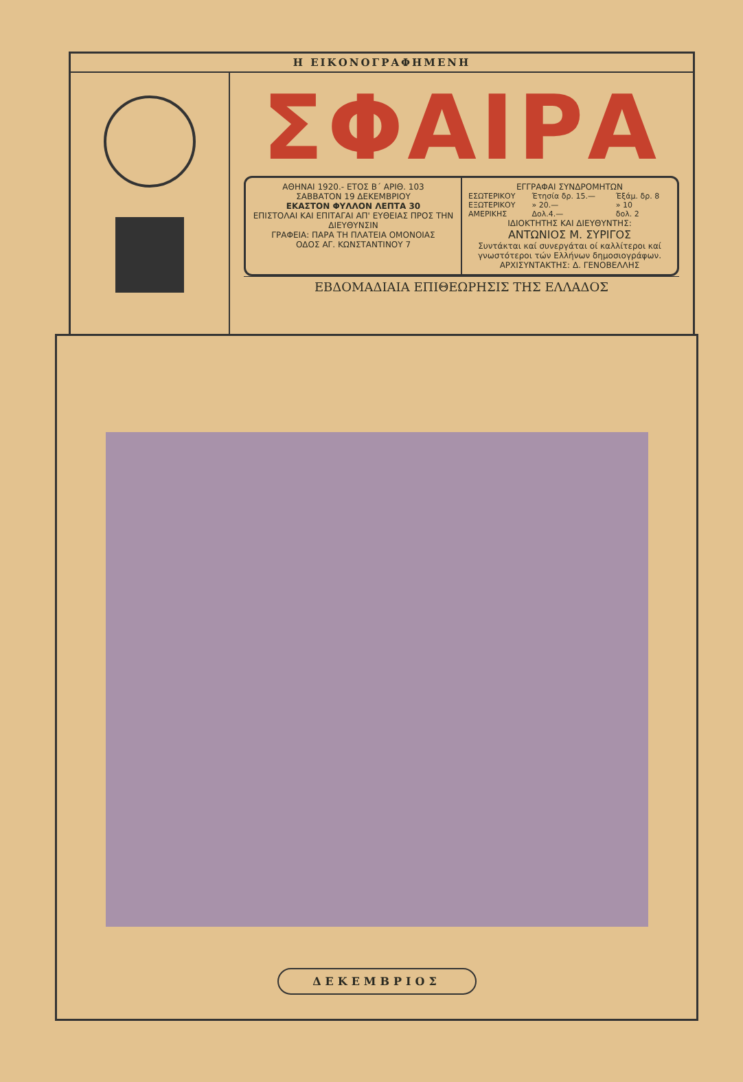Η ΕΙΚΟΝΟΓΡΑΦΗΜΕΝΗ
ΣΦΑΙΡΑ
ΑΘΗΝΑΙ 1920.- ΕΤΟΣ Β΄ ΑΡΙΘ. 103
ΣΑΒΒΑΤΟΝ 19 ΔΕΚΕΜΒΡΙΟΥ
ΕΚΑΣΤΟΝ ΦΥΛΛΟΝ ΛΕΠΤΑ 30
ΕΠΙΣΤΟΛΑΙ ΚΑΙ ΕΠΙΤΑΓΑΙ ΑΠ' ΕΥΘΕΙΑΣ ΠΡΟΣ ΤΗΝ ΔΙΕΥΘΥΝΣΙΝ
ΓΡΑΦΕΙΑ: ΠΑΡΑ ΤΗ ΠΛΑΤΕΙΑ ΟΜΟΝΟΙΑΣ
ΟΔΟΣ ΑΓ. ΚΩΝΣΤΑΝΤΙΝΟΥ 7
ΕΓΓΡΑΦΑΙ ΣΥΝΔΡΟΜΗΤΩΝ
| ΕΣΩΤΕΡΙΚΟΥ | Έτησία δρ. 15.— | Έξάμ. δρ. 8 |
| ΕΞΩΤΕΡΙΚΟΥ | » 20.— | » 10 |
| ΑΜΕΡΙΚΗΣ | Δολ.4.— | δολ. 2 |
ΙΔΙΟΚΤΗΤΗΣ ΚΑΙ ΔΙΕΥΘΥΝΤΗΣ:
ΑΝΤΩΝΙΟΣ Μ. ΣΥΡΙΓΟΣ
Συντάκται καί συνεργάται οί καλλίτεροι καί γνωστότεροι τών Ελλήνων δημοσιογράφων.
ΑΡΧΙΣΥΝΤΑΚΤΗΣ: Δ. ΓΕΝΟΒΕΛΛΗΣ
ΕΒΔΟΜΑΔΙΑΙΑ ΕΠΙΘΕΩΡΗΣΙΣ ΤΗΣ ΕΛΛΑΔΟΣ
ΔΕΚΕΜΒΡΙΟΣ